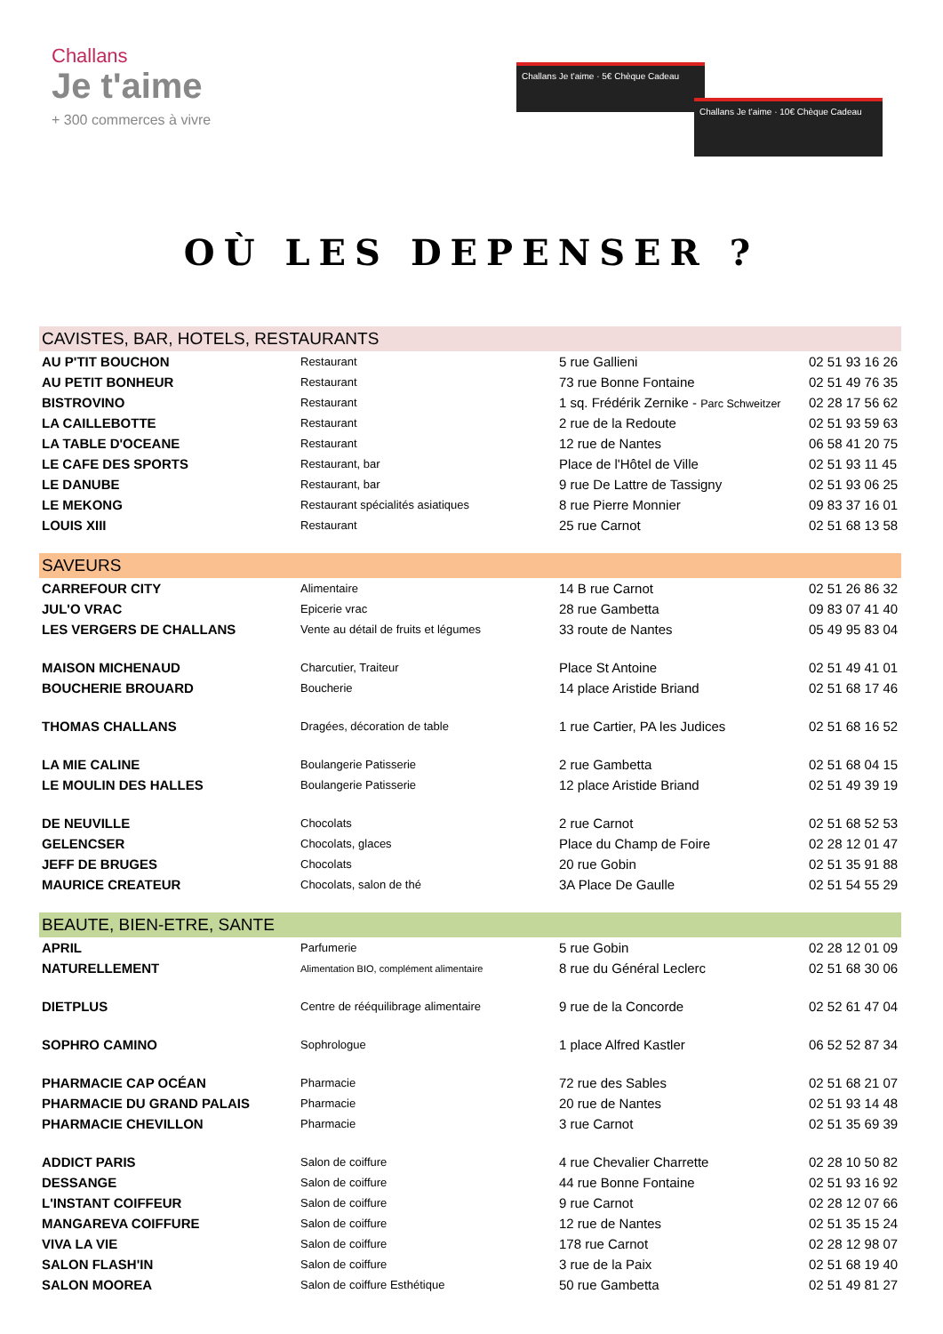Challans
Je t'aime
+ 300 commerces à vivre
Challans Je t'aime · 5€ Chèque Cadeau
Challans Je t'aime · 10€ Chèque Cadeau
OÙ LES DEPENSER ?
| CAVISTES, BAR, HOTELS, RESTAURANTS | | | |
| --- | --- | --- | --- |
| AU P'TIT BOUCHON | Restaurant | 5 rue Gallieni | 02 51 93 16 26 |
| AU PETIT BONHEUR | Restaurant | 73 rue Bonne Fontaine | 02 51 49 76 35 |
| BISTROVINO | Restaurant | 1 sq. Frédérik Zernike - Parc Schweitzer | 02 28 17 56 62 |
| LA CAILLEBOTTE | Restaurant | 2 rue de la Redoute | 02 51 93 59 63 |
| LA TABLE D'OCEANE | Restaurant | 12 rue de Nantes | 06 58 41 20 75 |
| LE CAFE DES SPORTS | Restaurant, bar | Place de l'Hôtel de Ville | 02 51 93 11 45 |
| LE DANUBE | Restaurant, bar | 9 rue De Lattre de Tassigny | 02 51 93 06 25 |
| LE MEKONG | Restaurant spécialités asiatiques | 8 rue Pierre Monnier | 09 83 37 16 01 |
| LOUIS XIII | Restaurant | 25 rue Carnot | 02 51 68 13 58 |
| SAVEURS | | | |
| CARREFOUR CITY | Alimentaire | 14 B rue Carnot | 02 51 26 86 32 |
| JUL'O VRAC | Epicerie vrac | 28 rue Gambetta | 09 83 07 41 40 |
| LES VERGERS DE CHALLANS | Vente au détail de fruits et légumes | 33 route de Nantes | 05 49 95 83 04 |
| MAISON MICHENAUD | Charcutier, Traiteur | Place St Antoine | 02 51 49 41 01 |
| BOUCHERIE BROUARD | Boucherie | 14 place Aristide Briand | 02 51 68 17 46 |
| THOMAS CHALLANS | Dragées, décoration de table | 1 rue Cartier, PA les Judices | 02 51 68 16 52 |
| LA MIE CALINE | Boulangerie Patisserie | 2 rue Gambetta | 02 51 68 04 15 |
| LE MOULIN DES HALLES | Boulangerie Patisserie | 12 place Aristide Briand | 02 51 49 39 19 |
| DE NEUVILLE | Chocolats | 2 rue Carnot | 02 51 68 52 53 |
| GELENCSER | Chocolats, glaces | Place du Champ de Foire | 02 28 12 01 47 |
| JEFF DE BRUGES | Chocolats | 20 rue Gobin | 02 51 35 91 88 |
| MAURICE CREATEUR | Chocolats, salon de thé | 3A Place De Gaulle | 02 51 54 55 29 |
| BEAUTE, BIEN-ETRE, SANTE | | | |
| APRIL | Parfumerie | 5 rue Gobin | 02 28 12 01 09 |
| NATURELLEMENT | Alimentation BIO, complément alimentaire | 8 rue du Général Leclerc | 02 51 68 30 06 |
| DIETPLUS | Centre de rééquilibrage alimentaire | 9 rue de la Concorde | 02 52 61 47 04 |
| SOPHRO CAMINO | Sophrologue | 1 place Alfred Kastler | 06 52 52 87 34 |
| PHARMACIE CAP OCÉAN | Pharmacie | 72 rue des Sables | 02 51 68 21 07 |
| PHARMACIE DU GRAND PALAIS | Pharmacie | 20 rue de Nantes | 02 51 93 14 48 |
| PHARMACIE CHEVILLON | Pharmacie | 3 rue Carnot | 02 51 35 69 39 |
| ADDICT PARIS | Salon de coiffure | 4 rue Chevalier Charrette | 02 28 10 50 82 |
| DESSANGE | Salon de coiffure | 44 rue Bonne Fontaine | 02 51 93 16 92 |
| L'INSTANT COIFFEUR | Salon de coiffure | 9 rue Carnot | 02 28 12 07 66 |
| MANGAREVA COIFFURE | Salon de coiffure | 12 rue de Nantes | 02 51 35 15 24 |
| VIVA LA VIE | Salon de coiffure | 178 rue Carnot | 02 28 12 98 07 |
| SALON FLASH'IN | Salon de coiffure | 3 rue de la Paix | 02 51 68 19 40 |
| SALON MOOREA | Salon de coiffure Esthétique | 50 rue Gambetta | 02 51 49 81 27 |